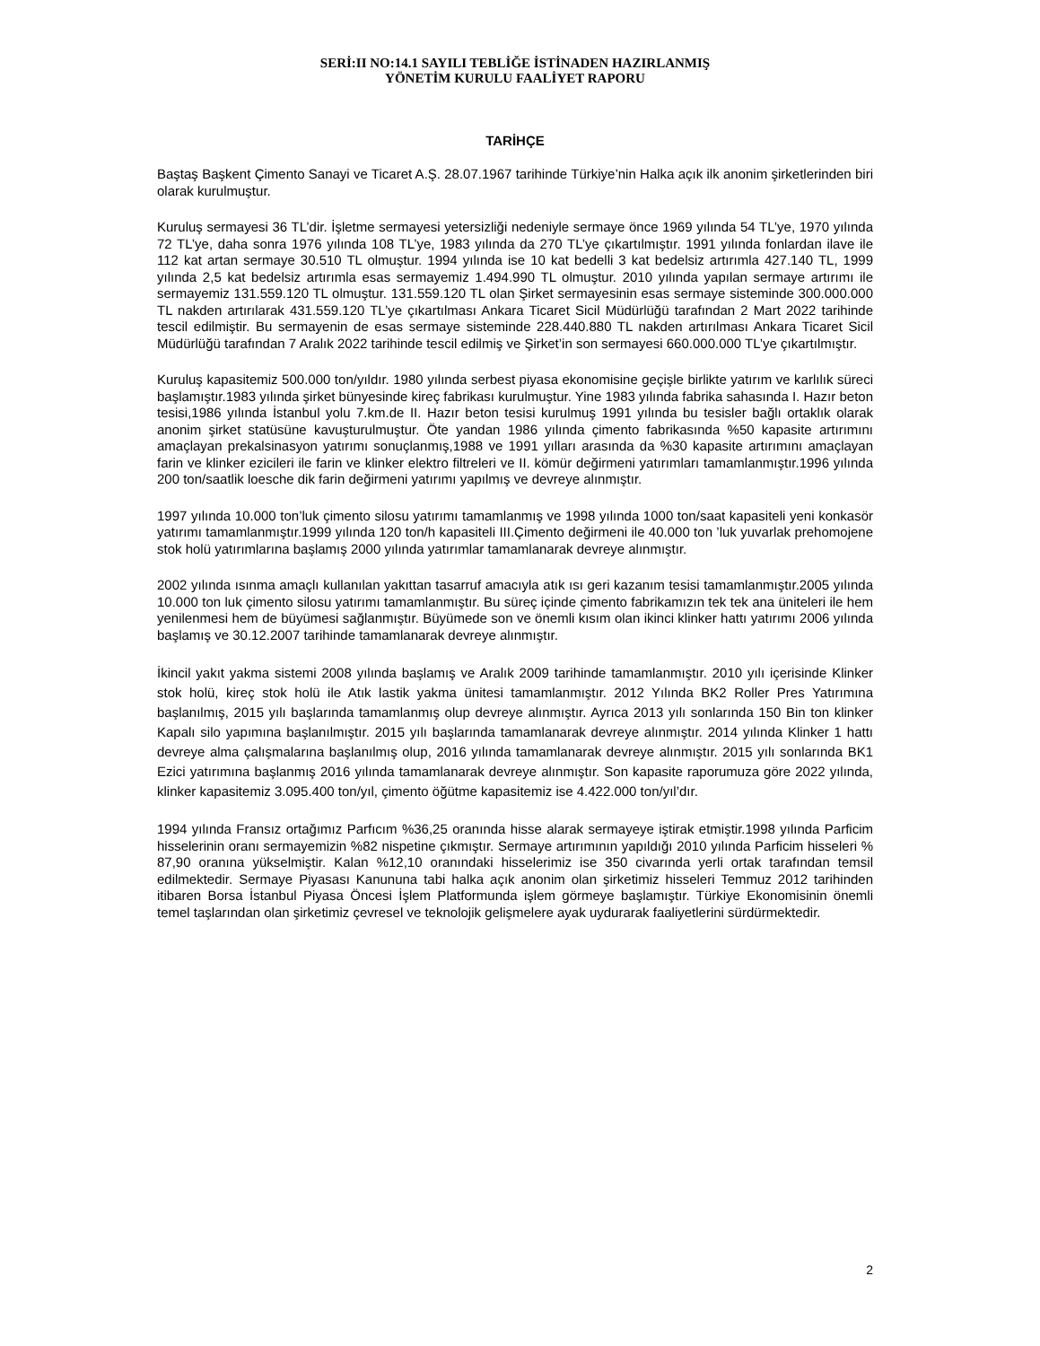SERİ:II NO:14.1 SAYILI TEBLİĞE İSTİNADEN HAZIRLANMIŞ
YÖNETİM KURULU FAALİYET RAPORU
TARİHÇE
Baştaş Başkent Çimento Sanayi ve Ticaret A.Ş. 28.07.1967 tarihinde Türkiye’nin Halka açık ilk anonim şirketlerinden biri olarak kurulmuştur.
Kuruluş sermayesi 36 TL’dir. İşletme sermayesi yetersizliği nedeniyle sermaye önce 1969 yılında 54 TL’ye, 1970 yılında 72 TL’ye, daha sonra 1976 yılında 108 TL’ye, 1983 yılında da 270 TL’ye çıkartılmıştır. 1991 yılında fonlardan ilave ile 112 kat artan sermaye 30.510 TL olmuştur. 1994 yılında ise 10 kat bedelli 3 kat bedelsiz artırımla 427.140 TL, 1999 yılında 2,5 kat bedelsiz artırımla esas sermayemiz 1.494.990 TL olmuştur. 2010 yılında yapılan sermaye artırımı ile sermayemiz 131.559.120 TL olmuştur. 131.559.120 TL olan Şirket sermayesinin esas sermaye sisteminde 300.000.000 TL nakden artırılarak 431.559.120 TL’ye çıkartılması Ankara Ticaret Sicil Müdürlüğü tarafından 2 Mart 2022 tarihinde tescil edilmiştir. Bu sermayenin de esas sermaye sisteminde 228.440.880 TL nakden artırılması Ankara Ticaret Sicil Müdürlüğü tarafından 7 Aralık 2022 tarihinde tescil edilmiş ve Şirket’in son sermayesi 660.000.000 TL’ye çıkartılmıştır.
Kuruluş kapasitemiz 500.000 ton/yıldır. 1980 yılında serbest piyasa ekonomisine geçişle birlikte yatırım ve karlılık süreci başlamıştır.1983 yılında şirket bünyesinde kireç fabrikası kurulmuştur. Yine 1983 yılında fabrika sahasında I. Hazır beton tesisi,1986 yılında İstanbul yolu 7.km.de II. Hazır beton tesisi kurulmuş 1991 yılında bu tesisler bağlı ortaklık olarak anonim şirket statüsüne kavuşturulmuştur. Öte yandan 1986 yılında çimento fabrikasında %50 kapasite artırımını amaçlayan prekalsinasyon yatırımı sonuçlanmış,1988 ve 1991 yılları arasında da %30 kapasite artırımını amaçlayan farin ve klinker ezicileri ile farin ve klinker elektro filtreleri ve II. kömür değirmeni yatırımları tamamlanmıştır.1996 yılında 200 ton/saatlik loesche dik farin değirmeni yatırımı yapılmış ve devreye alınmıştır.
1997 yılında 10.000 ton’luk çimento silosu yatırımı tamamlanmış ve 1998 yılında 1000 ton/saat kapasiteli yeni konkasör yatırımı tamamlanmıştır.1999 yılında 120 ton/h kapasiteli III.Çimento değirmeni ile 40.000 ton ’luk yuvarlak prehomojene stok holü yatırımlarına başlamış 2000 yılında yatırımlar tamamlanarak devreye alınmıştır.
2002 yılında ısınma amaçlı kullanılan yakıttan tasarruf amacıyla atık ısı geri kazanım tesisi tamamlanmıştır.2005 yılında 10.000 ton luk çimento silosu yatırımı tamamlanmıştır. Bu süreç içinde çimento fabrikamızın tek tek ana üniteleri ile hem yenilenmesi hem de büyümesi sağlanmıştır. Büyümede son ve önemli kısım olan ikinci klinker hattı yatırımı 2006 yılında başlamış ve 30.12.2007 tarihinde tamamlanarak devreye alınmıştır.
İkincil yakıt yakma sistemi 2008 yılında başlamış ve Aralık 2009 tarihinde tamamlanmıştır. 2010 yılı içerisinde Klinker stok holü, kireç stok holü ile Atık lastik yakma ünitesi tamamlanmıştır. 2012 Yılında BK2 Roller Pres Yatırımına başlanılmış, 2015 yılı başlarında tamamlanmış olup devreye alınmıştır. Ayrıca 2013 yılı sonlarında 150 Bin ton klinker Kapalı silo yapımına başlanılmıştır. 2015 yılı başlarında tamamlanarak devreye alınmıştır. 2014 yılında Klinker 1 hattı devreye alma çalışmalarına başlanılmış olup, 2016 yılında tamamlanarak devreye alınmıştır. 2015 yılı sonlarında BK1 Ezici yatırımına başlanmış 2016 yılında tamamlanarak devreye alınmıştır. Son kapasite raporumuza göre 2022 yılında, klinker kapasitemiz 3.095.400 ton/yıl, çimento öğütme kapasitemiz ise 4.422.000 ton/yıl’dır.
1994 yılında Fransız ortağımız Parfıcım %36,25 oranında hisse alarak sermayeye iştirak etmiştir.1998 yılında Parficim hisselerinin oranı sermayemizin %82 nispetine çıkmıştır. Sermaye artırımının yapıldığı 2010 yılında Parficim hisseleri % 87,90 oranına yükselmiştir. Kalan %12,10 oranındaki hisselerimiz ise 350 civarında yerli ortak tarafından temsil edilmektedir. Sermaye Piyasası Kanununa tabi halka açık anonim olan şirketimiz hisseleri Temmuz 2012 tarihinden itibaren Borsa İstanbul Piyasa Öncesi İşlem Platformunda işlem görmeye başlamıştır. Türkiye Ekonomisinin önemli temel taşlarından olan şirketimiz çevresel ve teknolojik gelişmelere ayak uydurarak faaliyetlerini sürdürmektedir.
2